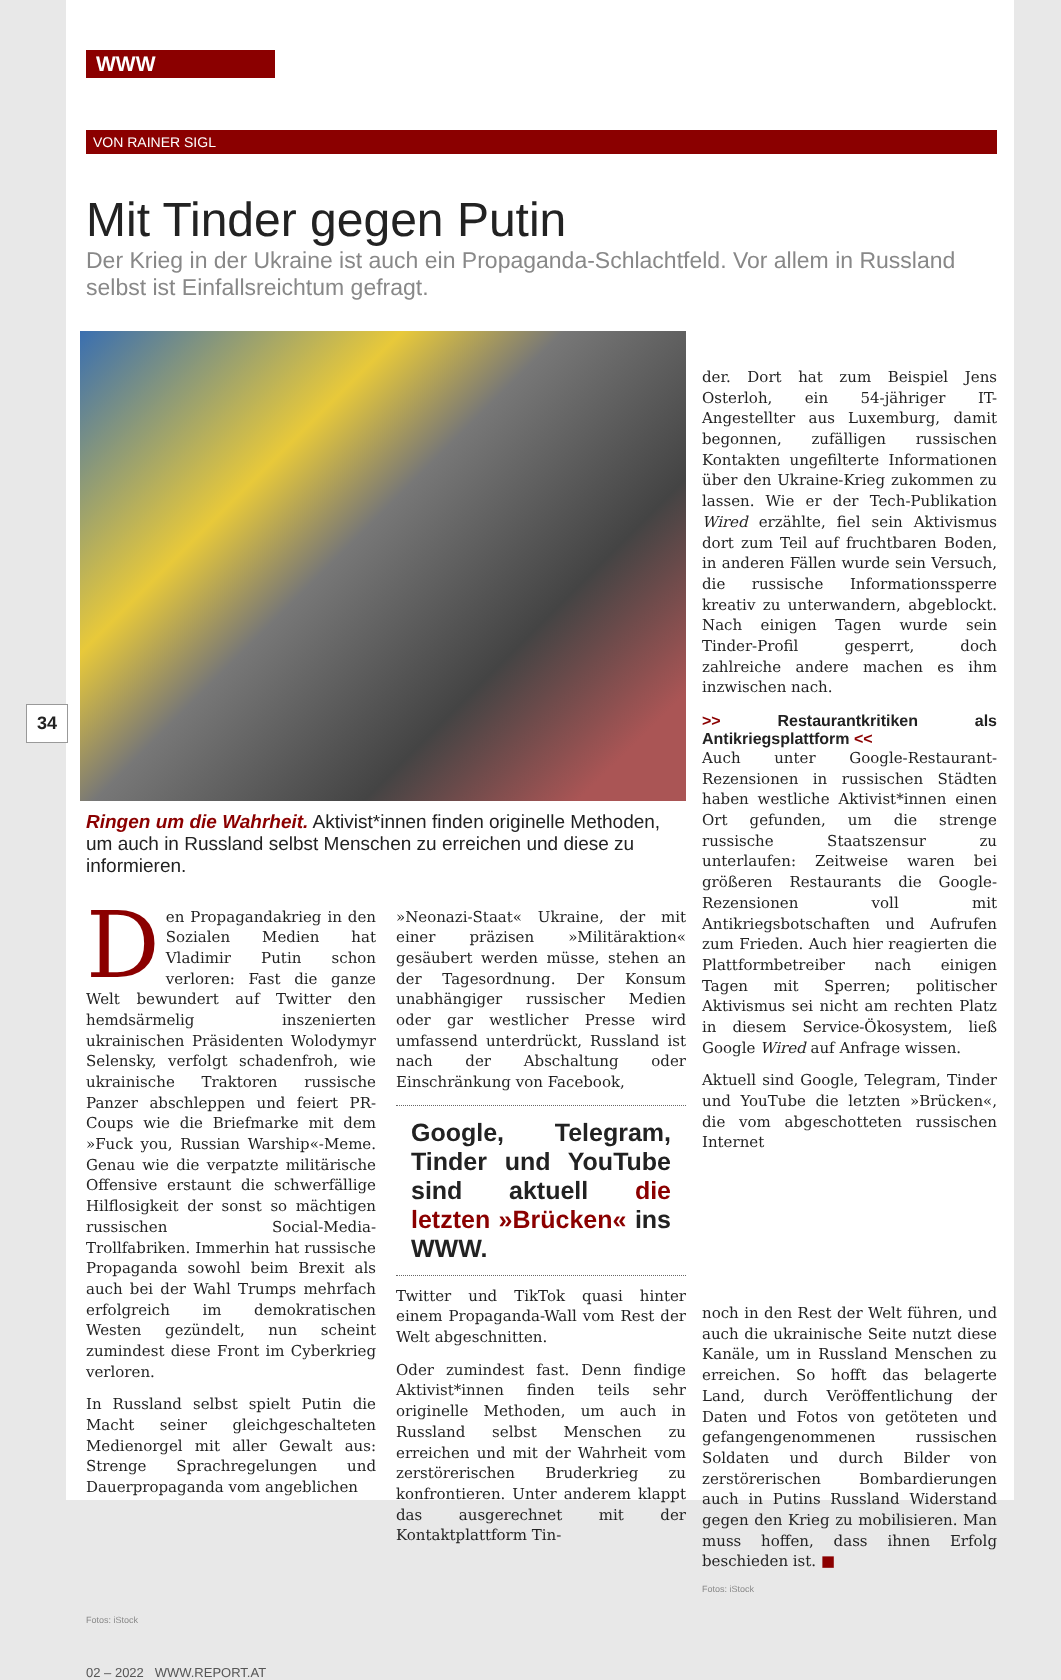34
WWW
VON RAINER SIGL
Mit Tinder gegen Putin
Der Krieg in der Ukraine ist auch ein Propaganda-Schlachtfeld. Vor allem in Russland selbst ist Einfallsreichtum gefragt.
Ringen um die Wahrheit. Aktivist*innen finden originelle Methoden, um auch in Russland selbst Menschen zu erreichen und diese zu informieren.
Den Propagandakrieg in den Sozialen Medien hat Vladimir Putin schon verloren: Fast die ganze Welt bewundert auf Twitter den hemdsärmelig inszenierten ukrainischen Präsidenten Wolodymyr Selensky, verfolgt schadenfroh, wie ukrainische Traktoren russische Panzer abschleppen und feiert PR-Coups wie die Briefmarke mit dem »Fuck you, Russian Warship«-Meme. Genau wie die verpatzte militärische Offensive erstaunt die schwerfällige Hilflosigkeit der sonst so mächtigen russischen Social-Media-Trollfabriken. Immerhin hat russische Propaganda sowohl beim Brexit als auch bei der Wahl Trumps mehrfach erfolgreich im demokratischen Westen gezündelt, nun scheint zumindest diese Front im Cyberkrieg verloren.
In Russland selbst spielt Putin die Macht seiner gleichgeschalteten Medienorgel mit aller Gewalt aus: Strenge Sprachregelungen und Dauerpropaganda vom angeblichen
»Neonazi-Staat« Ukraine, der mit einer präzisen »Militäraktion« gesäubert werden müsse, stehen an der Tagesordnung. Der Konsum unabhängiger russischer Medien oder gar westlicher Presse wird umfassend unterdrückt, Russland ist nach der Abschaltung oder Einschränkung von Facebook,
Google, Telegram, Tinder und YouTube sind aktuell die letzten »Brücken« ins WWW.
Twitter und TikTok quasi hinter einem Propaganda-Wall vom Rest der Welt abgeschnitten.
Oder zumindest fast. Denn findige Aktivist*innen finden teils sehr originelle Methoden, um auch in Russland selbst Menschen zu erreichen und mit der Wahrheit vom zerstörerischen Bruderkrieg zu konfrontieren. Unter anderem klappt das ausgerechnet mit der Kontaktplattform Tin-
der. Dort hat zum Beispiel Jens Osterloh, ein 54-jähriger IT-Angestellter aus Luxemburg, damit begonnen, zufälligen russischen Kontakten ungefilterte Informationen über den Ukraine-Krieg zukommen zu lassen. Wie er der Tech-Publikation Wired erzählte, fiel sein Aktivismus dort zum Teil auf fruchtbaren Boden, in anderen Fällen wurde sein Versuch, die russische Informationssperre kreativ zu unterwandern, abgeblockt. Nach einigen Tagen wurde sein Tinder-Profil gesperrt, doch zahlreiche andere machen es ihm inzwischen nach.
>> Restaurantkritiken als Antikriegsplattform <<
Auch unter Google-Restaurant-Rezensionen in russischen Städten haben westliche Aktivist*innen einen Ort gefunden, um die strenge russische Staatszensur zu unterlaufen: Zeitweise waren bei größeren Restaurants die Google-Rezensionen voll mit Antikriegsbotschaften und Aufrufen zum Frieden. Auch hier reagierten die Plattformbetreiber nach einigen Tagen mit Sperren; politischer Aktivismus sei nicht am rechten Platz in diesem Service-Ökosystem, ließ Google Wired auf Anfrage wissen.
Aktuell sind Google, Telegram, Tinder und YouTube die letzten »Brücken«, die vom abgeschotteten russischen Internet
noch in den Rest der Welt führen, und auch die ukrainische Seite nutzt diese Kanäle, um in Russland Menschen zu erreichen. So hofft das belagerte Land, durch Veröffentlichung der Daten und Fotos von getöteten und gefangengenommenen russischen Soldaten und durch Bilder von zerstörerischen Bombardierungen auch in Putins Russland Widerstand gegen den Krieg zu mobilisieren. Man muss hoffen, dass ihnen Erfolg beschieden ist. ■
Fotos: iStock
Fotos: iStock
02 – 2022 WWW.REPORT.AT